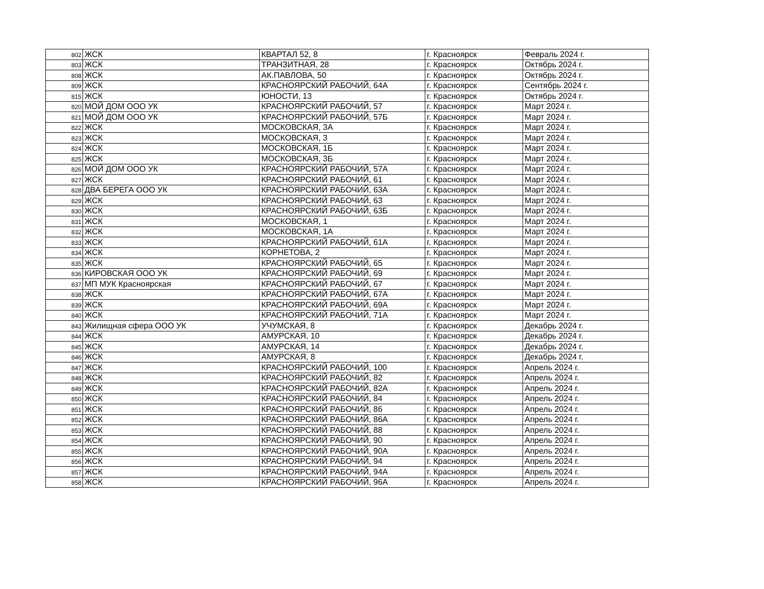| 802 | ЖСК | КВАРТАЛ 52, 8 | г. Красноярск | Февраль 2024 г. |
| 803 | ЖСК | ТРАНЗИТНАЯ, 28 | г. Красноярск | Октябрь 2024 г. |
| 808 | ЖСК | АК.ПАВЛОВА, 50 | г. Красноярск | Октябрь 2024 г. |
| 809 | ЖСК | КРАСНОЯРСКИЙ РАБОЧИЙ, 64А | г. Красноярск | Сентябрь 2024 г. |
| 815 | ЖСК | ЮНОСТИ, 13 | г. Красноярск | Октябрь 2024 г. |
| 820 | МОЙ ДОМ ООО УК | КРАСНОЯРСКИЙ РАБОЧИЙ, 57 | г. Красноярск | Март 2024 г. |
| 821 | МОЙ ДОМ ООО УК | КРАСНОЯРСКИЙ РАБОЧИЙ, 57Б | г. Красноярск | Март 2024 г. |
| 822 | ЖСК | МОСКОВСКАЯ, 3А | г. Красноярск | Март 2024 г. |
| 823 | ЖСК | МОСКОВСКАЯ, 3 | г. Красноярск | Март 2024 г. |
| 824 | ЖСК | МОСКОВСКАЯ, 1Б | г. Красноярск | Март 2024 г. |
| 825 | ЖСК | МОСКОВСКАЯ, 3Б | г. Красноярск | Март 2024 г. |
| 826 | МОЙ ДОМ ООО УК | КРАСНОЯРСКИЙ РАБОЧИЙ, 57А | г. Красноярск | Март 2024 г. |
| 827 | ЖСК | КРАСНОЯРСКИЙ РАБОЧИЙ, 61 | г. Красноярск | Март 2024 г. |
| 828 | ДВА БЕРЕГА ООО УК | КРАСНОЯРСКИЙ РАБОЧИЙ, 63А | г. Красноярск | Март 2024 г. |
| 829 | ЖСК | КРАСНОЯРСКИЙ РАБОЧИЙ, 63 | г. Красноярск | Март 2024 г. |
| 830 | ЖСК | КРАСНОЯРСКИЙ РАБОЧИЙ, 63Б | г. Красноярск | Март 2024 г. |
| 831 | ЖСК | МОСКОВСКАЯ, 1 | г. Красноярск | Март 2024 г. |
| 832 | ЖСК | МОСКОВСКАЯ, 1А | г. Красноярск | Март 2024 г. |
| 833 | ЖСК | КРАСНОЯРСКИЙ РАБОЧИЙ, 61А | г. Красноярск | Март 2024 г. |
| 834 | ЖСК | КОРНЕТОВА, 2 | г. Красноярск | Март 2024 г. |
| 835 | ЖСК | КРАСНОЯРСКИЙ РАБОЧИЙ, 65 | г. Красноярск | Март 2024 г. |
| 836 | КИРОВСКАЯ ООО УК | КРАСНОЯРСКИЙ РАБОЧИЙ, 69 | г. Красноярск | Март 2024 г. |
| 837 | МП МУК Красноярская | КРАСНОЯРСКИЙ РАБОЧИЙ, 67 | г. Красноярск | Март 2024 г. |
| 838 | ЖСК | КРАСНОЯРСКИЙ РАБОЧИЙ, 67А | г. Красноярск | Март 2024 г. |
| 839 | ЖСК | КРАСНОЯРСКИЙ РАБОЧИЙ, 69А | г. Красноярск | Март 2024 г. |
| 840 | ЖСК | КРАСНОЯРСКИЙ РАБОЧИЙ, 71А | г. Красноярск | Март 2024 г. |
| 843 | Жилищная сфера ООО УК | УЧУМСКАЯ, 8 | г. Красноярск | Декабрь 2024 г. |
| 844 | ЖСК | АМУРСКАЯ, 10 | г. Красноярск | Декабрь 2024 г. |
| 845 | ЖСК | АМУРСКАЯ, 14 | г. Красноярск | Декабрь 2024 г. |
| 846 | ЖСК | АМУРСКАЯ, 8 | г. Красноярск | Декабрь 2024 г. |
| 847 | ЖСК | КРАСНОЯРСКИЙ РАБОЧИЙ, 100 | г. Красноярск | Апрель 2024 г. |
| 848 | ЖСК | КРАСНОЯРСКИЙ РАБОЧИЙ, 82 | г. Красноярск | Апрель 2024 г. |
| 849 | ЖСК | КРАСНОЯРСКИЙ РАБОЧИЙ, 82А | г. Красноярск | Апрель 2024 г. |
| 850 | ЖСК | КРАСНОЯРСКИЙ РАБОЧИЙ, 84 | г. Красноярск | Апрель 2024 г. |
| 851 | ЖСК | КРАСНОЯРСКИЙ РАБОЧИЙ, 86 | г. Красноярск | Апрель 2024 г. |
| 852 | ЖСК | КРАСНОЯРСКИЙ РАБОЧИЙ, 86А | г. Красноярск | Апрель 2024 г. |
| 853 | ЖСК | КРАСНОЯРСКИЙ РАБОЧИЙ, 88 | г. Красноярск | Апрель 2024 г. |
| 854 | ЖСК | КРАСНОЯРСКИЙ РАБОЧИЙ, 90 | г. Красноярск | Апрель 2024 г. |
| 855 | ЖСК | КРАСНОЯРСКИЙ РАБОЧИЙ, 90А | г. Красноярск | Апрель 2024 г. |
| 856 | ЖСК | КРАСНОЯРСКИЙ РАБОЧИЙ, 94 | г. Красноярск | Апрель 2024 г. |
| 857 | ЖСК | КРАСНОЯРСКИЙ РАБОЧИЙ, 94А | г. Красноярск | Апрель 2024 г. |
| 858 | ЖСК | КРАСНОЯРСКИЙ РАБОЧИЙ, 96А | г. Красноярск | Апрель 2024 г. |